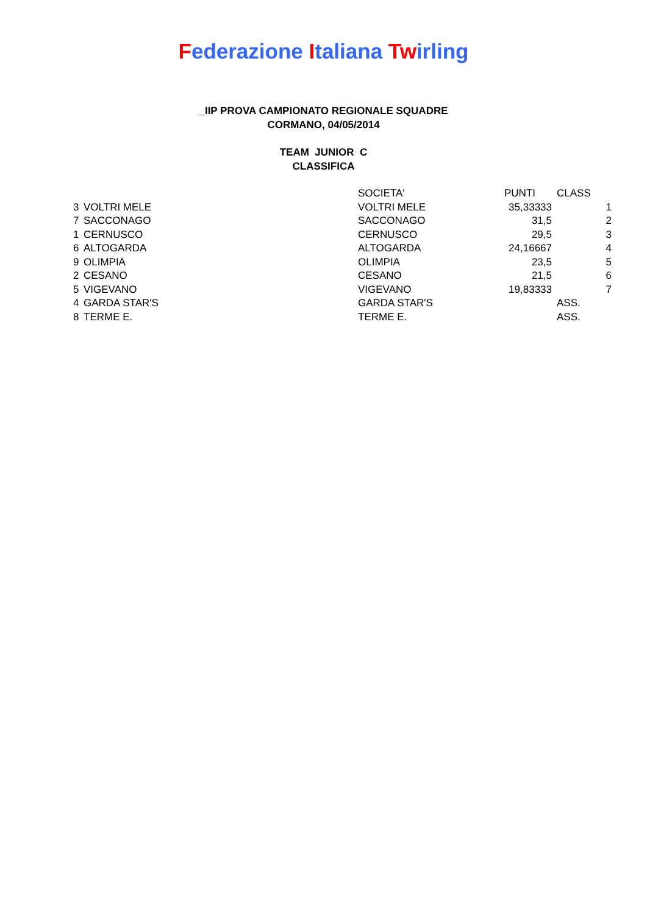Federazione Italiana Twirling
_IIP PROVA CAMPIONATO REGIONALE SQUADRE
CORMANO, 04/05/2014
TEAM JUNIOR C
CLASSIFICA
| | | SOCIETA' | PUNTI | CLASS |
| --- | --- | --- | --- | --- |
| 3 | VOLTRI MELE | VOLTRI MELE | 35,33333 | 1 |
| 7 | SACCONAGO | SACCONAGO | 31,5 | 2 |
| 1 | CERNUSCO | CERNUSCO | 29,5 | 3 |
| 6 | ALTOGARDA | ALTOGARDA | 24,16667 | 4 |
| 9 | OLIMPIA | OLIMPIA | 23,5 | 5 |
| 2 | CESANO | CESANO | 21,5 | 6 |
| 5 | VIGEVANO | VIGEVANO | 19,83333 | 7 |
| 4 | GARDA STAR'S | GARDA STAR'S | | ASS. |
| 8 | TERME E. | TERME E. | | ASS. |